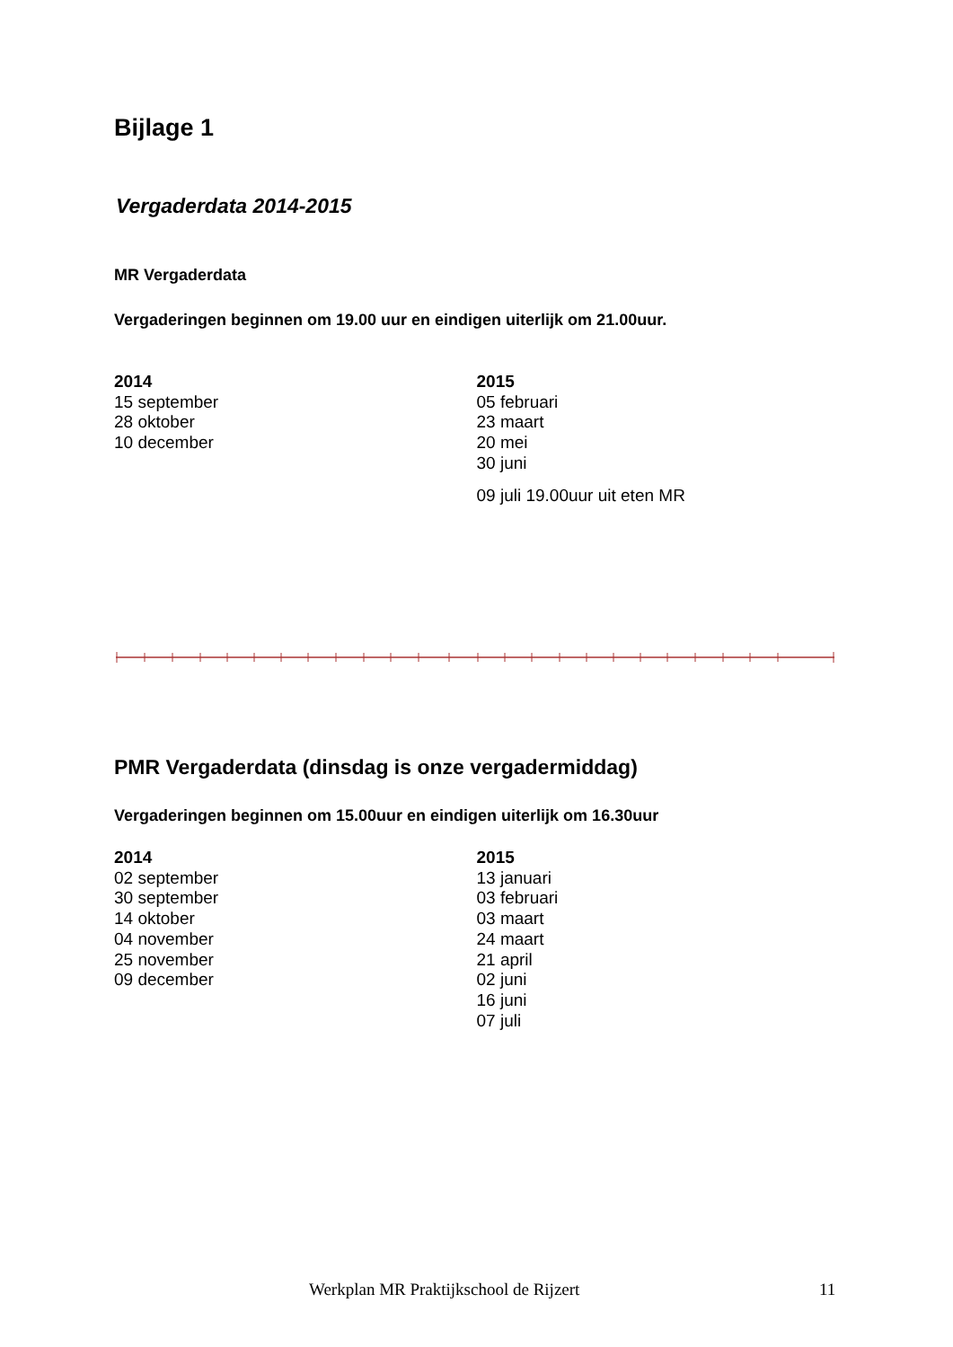Bijlage 1
Vergaderdata 2014-2015
MR Vergaderdata
Vergaderingen beginnen om 19.00 uur en eindigen uiterlijk om 21.00uur.
2014
15 september
28 oktober
10 december
2015
05 februari
23 maart
20 mei
30 juni
09 juli 19.00uur uit eten MR
PMR Vergaderdata (dinsdag is onze vergadermiddag)
Vergaderingen beginnen om 15.00uur en eindigen uiterlijk om 16.30uur
2014
02 september
30 september
14 oktober
04 november
25 november
09 december
2015
13 januari
03 februari
03 maart
24 maart
21 april
02 juni
16 juni
07 juli
Werkplan MR Praktijkschool de Rijzert 11